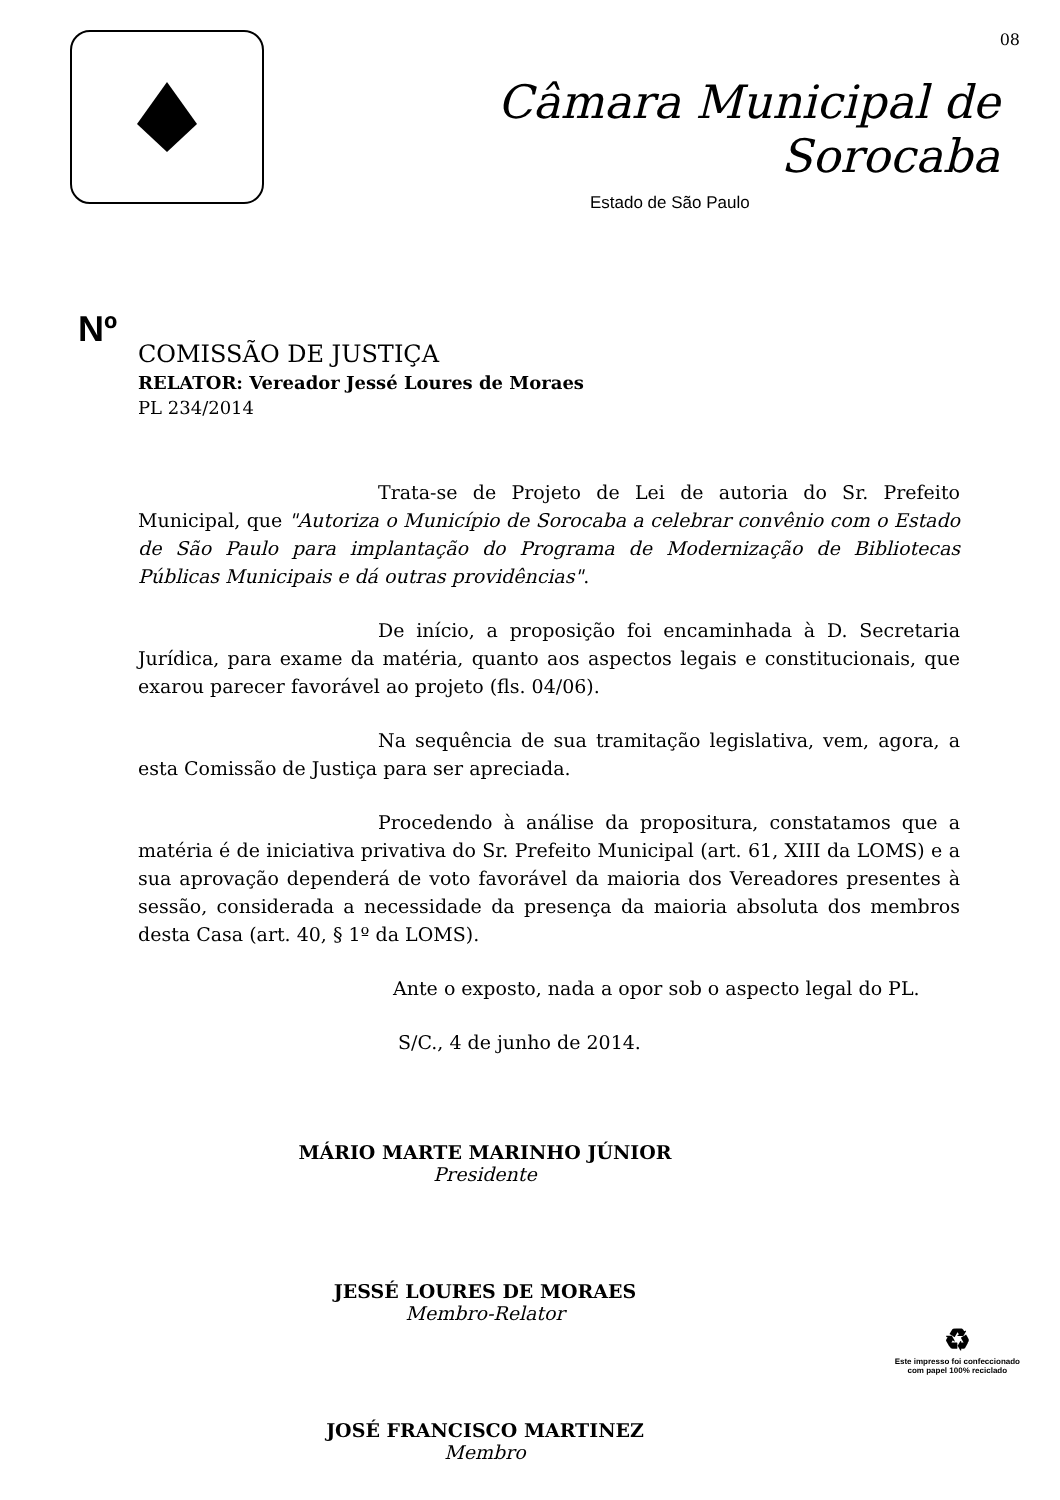Câmara Municipal de Sorocaba
Estado de São Paulo
08
Nº
COMISSÃO DE JUSTIÇA
RELATOR: Vereador Jessé Loures de Moraes
PL 234/2014
Trata-se de Projeto de Lei de autoria do Sr. Prefeito Municipal, que "Autoriza o Município de Sorocaba a celebrar convênio com o Estado de São Paulo para implantação do Programa de Modernização de Bibliotecas Públicas Municipais e dá outras providências".
De início, a proposição foi encaminhada à D. Secretaria Jurídica, para exame da matéria, quanto aos aspectos legais e constitucionais, que exarou parecer favorável ao projeto (fls. 04/06).
Na sequência de sua tramitação legislativa, vem, agora, a esta Comissão de Justiça para ser apreciada.
Procedendo à análise da propositura, constatamos que a matéria é de iniciativa privativa do Sr. Prefeito Municipal (art. 61, XIII da LOMS) e a sua aprovação dependerá de voto favorável da maioria dos Vereadores presentes à sessão, considerada a necessidade da presença da maioria absoluta dos membros desta Casa (art. 40, § 1º da LOMS).
Ante o exposto, nada a opor sob o aspecto legal do PL.
S/C., 4 de junho de 2014.
MÁRIO MARTE MARINHO JÚNIOR
Presidente
JESSÉ LOURES DE MORAES
Membro-Relator
JOSÉ FRANCISCO MARTINEZ
Membro
♻
Este impresso foi confeccionado
com papel 100% reciclado